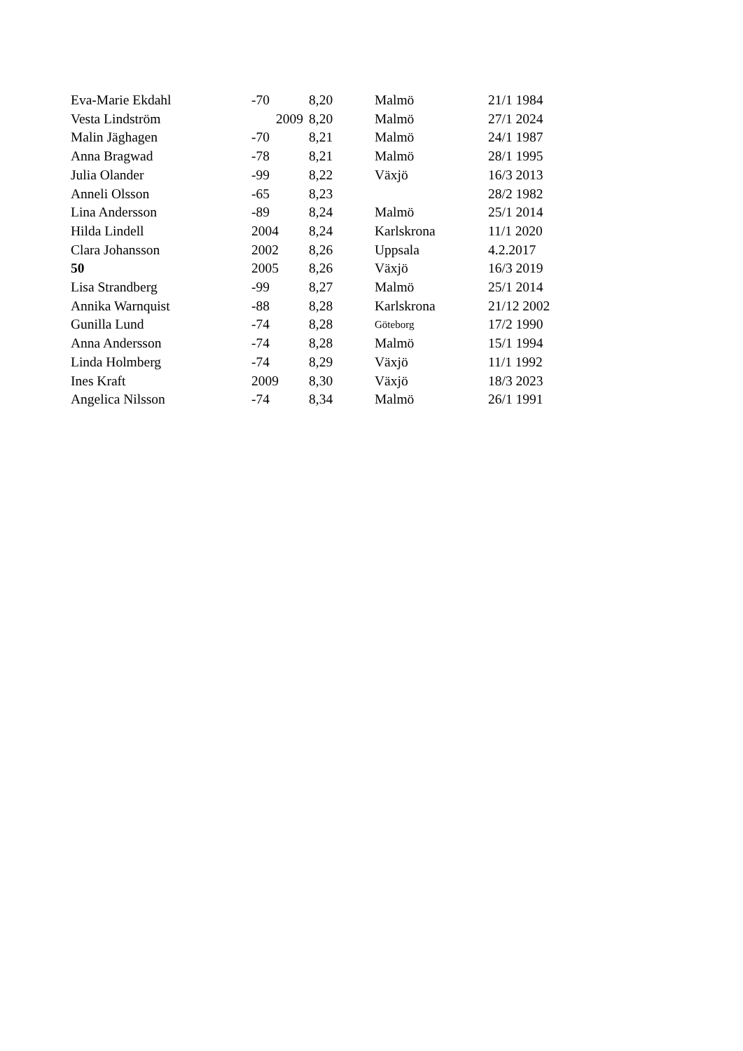| Eva-Marie Ekdahl | -70 | 8,20 | Malmö | 21/1 1984 |
| Vesta Lindström | 2009 | 8,20 | Malmö | 27/1 2024 |
| Malin Jäghagen | -70 | 8,21 | Malmö | 24/1 1987 |
| Anna Bragwad | -78 | 8,21 | Malmö | 28/1 1995 |
| Julia Olander | -99 | 8,22 | Växjö | 16/3 2013 |
| Anneli Olsson | -65 | 8,23 | | 28/2 1982 |
| Lina Andersson | -89 | 8,24 | Malmö | 25/1 2014 |
| Hilda Lindell | 2004 | 8,24 | Karlskrona | 11/1 2020 |
| Clara Johansson | 2002 | 8,26 | Uppsala | 4.2.2017 |
| 50 | 2005 | 8,26 | Växjö | 16/3 2019 |
| Lisa Strandberg | -99 | 8,27 | Malmö | 25/1 2014 |
| Annika Warnquist | -88 | 8,28 | Karlskrona | 21/12 2002 |
| Gunilla Lund | -74 | 8,28 | Göteborg | 17/2 1990 |
| Anna Andersson | -74 | 8,28 | Malmö | 15/1 1994 |
| Linda Holmberg | -74 | 8,29 | Växjö | 11/1 1992 |
| Ines Kraft | 2009 | 8,30 | Växjö | 18/3 2023 |
| Angelica Nilsson | -74 | 8,34 | Malmö | 26/1 1991 |